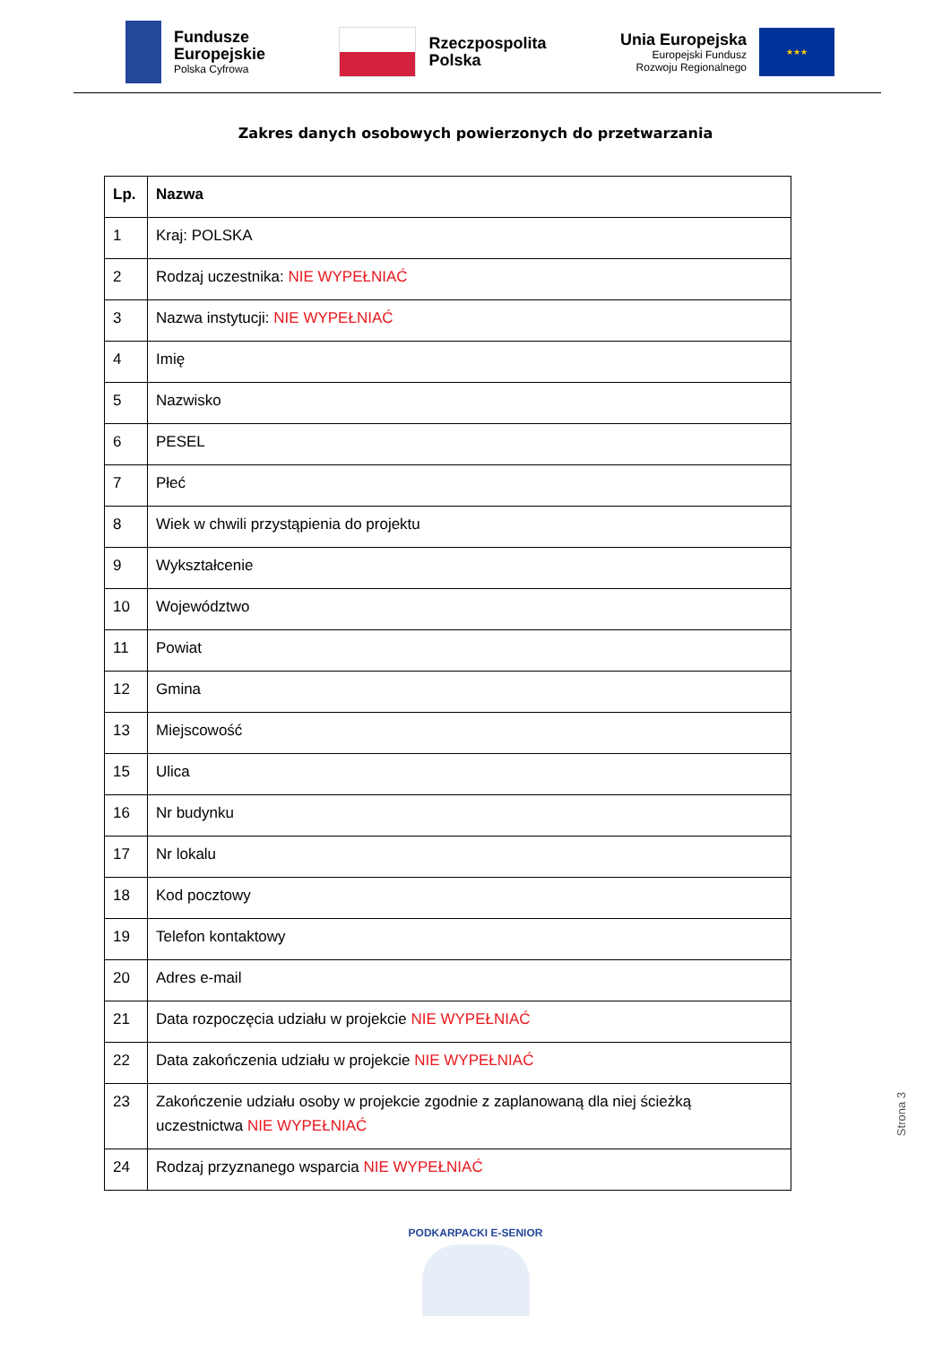Fundusze
Europejskie
Polska Cyfrowa
Rzeczpospolita
Polska
Unia Europejska
Europejski Fundusz
Rozwoju Regionalnego
★★★
Zakres danych osobowych powierzonych do przetwarzania
| Lp. | Nazwa |
| --- | --- |
| 1 | Kraj: POLSKA |
| 2 | Rodzaj uczestnika: NIE WYPEŁNIAĆ |
| 3 | Nazwa instytucji: NIE WYPEŁNIAĆ |
| 4 | Imię |
| 5 | Nazwisko |
| 6 | PESEL |
| 7 | Płeć |
| 8 | Wiek w chwili przystąpienia do projektu |
| 9 | Wykształcenie |
| 10 | Województwo |
| 11 | Powiat |
| 12 | Gmina |
| 13 | Miejscowość |
| 15 | Ulica |
| 16 | Nr budynku |
| 17 | Nr lokalu |
| 18 | Kod pocztowy |
| 19 | Telefon kontaktowy |
| 20 | Adres e-mail |
| 21 | Data rozpoczęcia udziału w projekcie NIE WYPEŁNIAĆ |
| 22 | Data zakończenia udziału w projekcie NIE WYPEŁNIAĆ |
| 23 | Zakończenie udziału osoby w projekcie zgodnie z zaplanowaną dla niej ścieżką uczestnictwa NIE WYPEŁNIAĆ |
| 24 | Rodzaj przyznanego wsparcia NIE WYPEŁNIAĆ |
Strona 3
PODKARPACKI E-SENIOR